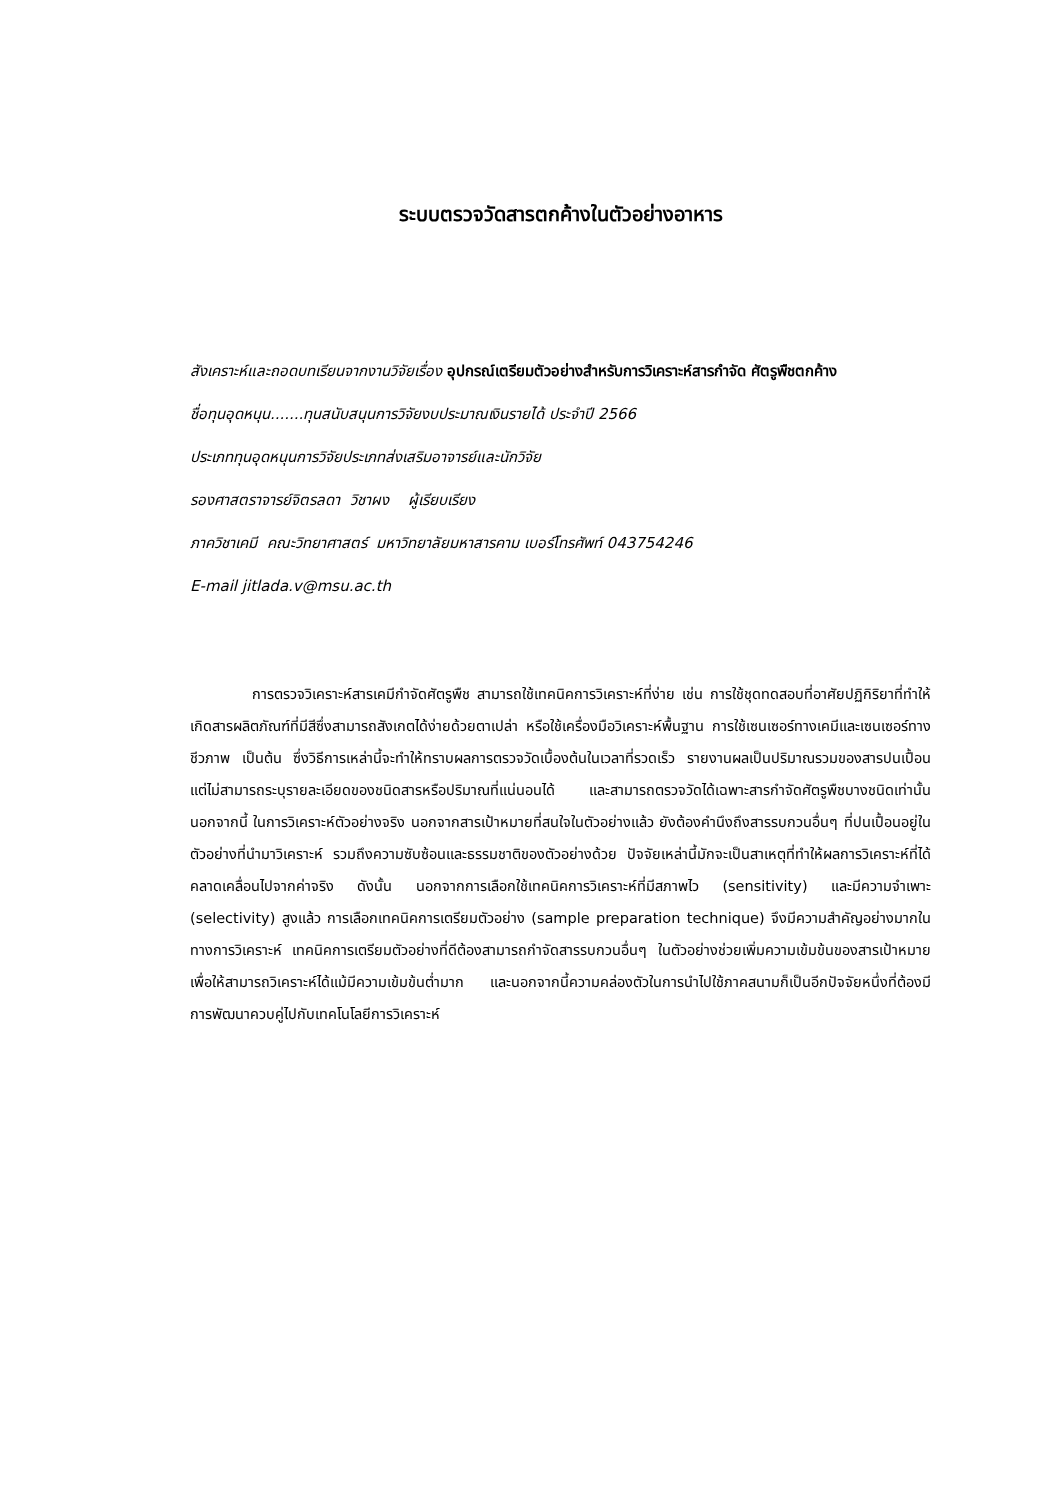ระบบตรวจวัดสารตกค้างในตัวอย่างอาหาร
สังเคราะห์และถอดบทเรียนจากงานวิจัยเรื่อง อุปกรณ์เตรียมตัวอย่างสำหรับการวิเคราะห์สารกำจัด ศัตรูพืชตกค้าง
ชื่อทุนอุดหนุน.......ทุนสนับสนุนการวิจัยงบประมาณเงินรายได้ ประจำปี 2566
ประเภททุนอุดหนุนการวิจัยประเภทส่งเสริมอาจารย์และนักวิจัย
รองศาสตราจารย์จิตรลดา วิชาผง ผู้เรียบเรียง
ภาควิชาเคมี คณะวิทยาศาสตร์ มหาวิทยาลัยมหาสารคาม เบอร์โทรศัพท์ 043754246
E-mail jitlada.v@msu.ac.th
การตรวจวิเคราะห์สารเคมีกำจัดศัตรูพืช สามารถใช้เทคนิคการวิเคราะห์ที่ง่าย เช่น การใช้ชุดทดสอบที่อาศัยปฏิกิริยาที่ทำให้เกิดสารผลิตภัณฑ์ที่มีสีซึ่งสามารถสังเกตได้ง่ายด้วยตาเปล่า หรือใช้เครื่องมือวิเคราะห์พื้นฐาน การใช้เซนเซอร์ทางเคมีและเซนเซอร์ทางชีวภาพ เป็นต้น ซึ่งวิธีการเหล่านี้จะทำให้ทราบผลการตรวจวัดเบื้องต้นในเวลาที่รวดเร็ว รายงานผลเป็นปริมาณรวมของสารปนเปื้อน แต่ไม่สามารถระบุรายละเอียดของชนิดสารหรือปริมาณที่แน่นอนได้ และสามารถตรวจวัดได้เฉพาะสารกำจัดศัตรูพืชบางชนิดเท่านั้น นอกจากนี้ ในการวิเคราะห์ตัวอย่างจริง นอกจากสารเป้าหมายที่สนใจในตัวอย่างแล้ว ยังต้องคำนึงถึงสารรบกวนอื่นๆ ที่ปนเปื้อนอยู่ในตัวอย่างที่นำมาวิเคราะห์ รวมถึงความซับซ้อนและธรรมชาติของตัวอย่างด้วย ปัจจัยเหล่านี้มักจะเป็นสาเหตุที่ทำให้ผลการวิเคราะห์ที่ได้คลาดเคลื่อนไปจากค่าจริง ดังนั้น นอกจากการเลือกใช้เทคนิคการวิเคราะห์ที่มีสภาพไว (sensitivity) และมีความจำเพาะ (selectivity) สูงแล้ว การเลือกเทคนิคการเตรียมตัวอย่าง (sample preparation technique) จึงมีความสำคัญอย่างมากในทางการวิเคราะห์ เทคนิคการเตรียมตัวอย่างที่ดีต้องสามารถกำจัดสารรบกวนอื่นๆ ในตัวอย่างช่วยเพิ่มความเข้มข้นของสารเป้าหมายเพื่อให้สามารถวิเคราะห์ได้แม้มีความเข้มข้นต่ำมาก และนอกจากนี้ความคล่องตัวในการนำไปใช้ภาคสนามก็เป็นอีกปัจจัยหนึ่งที่ต้องมีการพัฒนาควบคู่ไปกับเทคโนโลยีการวิเคราะห์